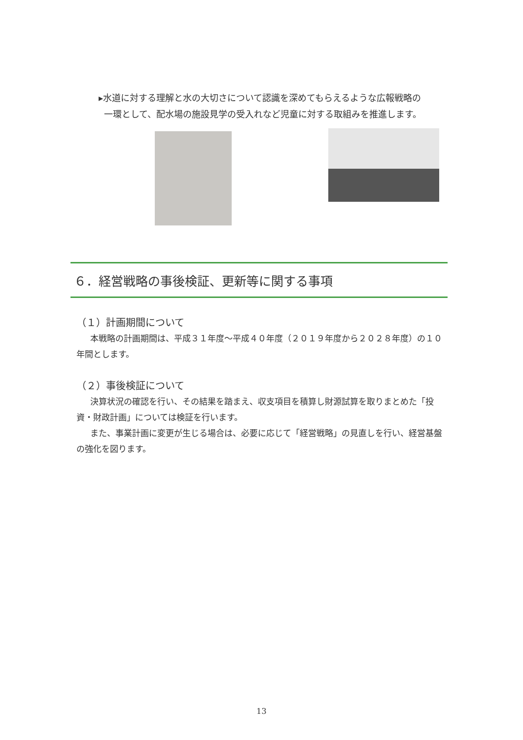▸水道に対する理解と水の大切さについて認識を深めてもらえるような広報戦略の
一環として、配水場の施設見学の受入れなど児童に対する取組みを推進します。
６．経営戦略の事後検証、更新等に関する事項
（１）計画期間について
本戦略の計画期間は、平成３１年度～平成４０年度（２０１９年度から２０２８年度）の１０年間とします。
（２）事後検証について
決算状況の確認を行い、その結果を踏まえ、収支項目を積算し財源試算を取りまとめた「投資・財政計画」については検証を行います。
また、事業計画に変更が生じる場合は、必要に応じて「経営戦略」の見直しを行い、経営基盤の強化を図ります。
13